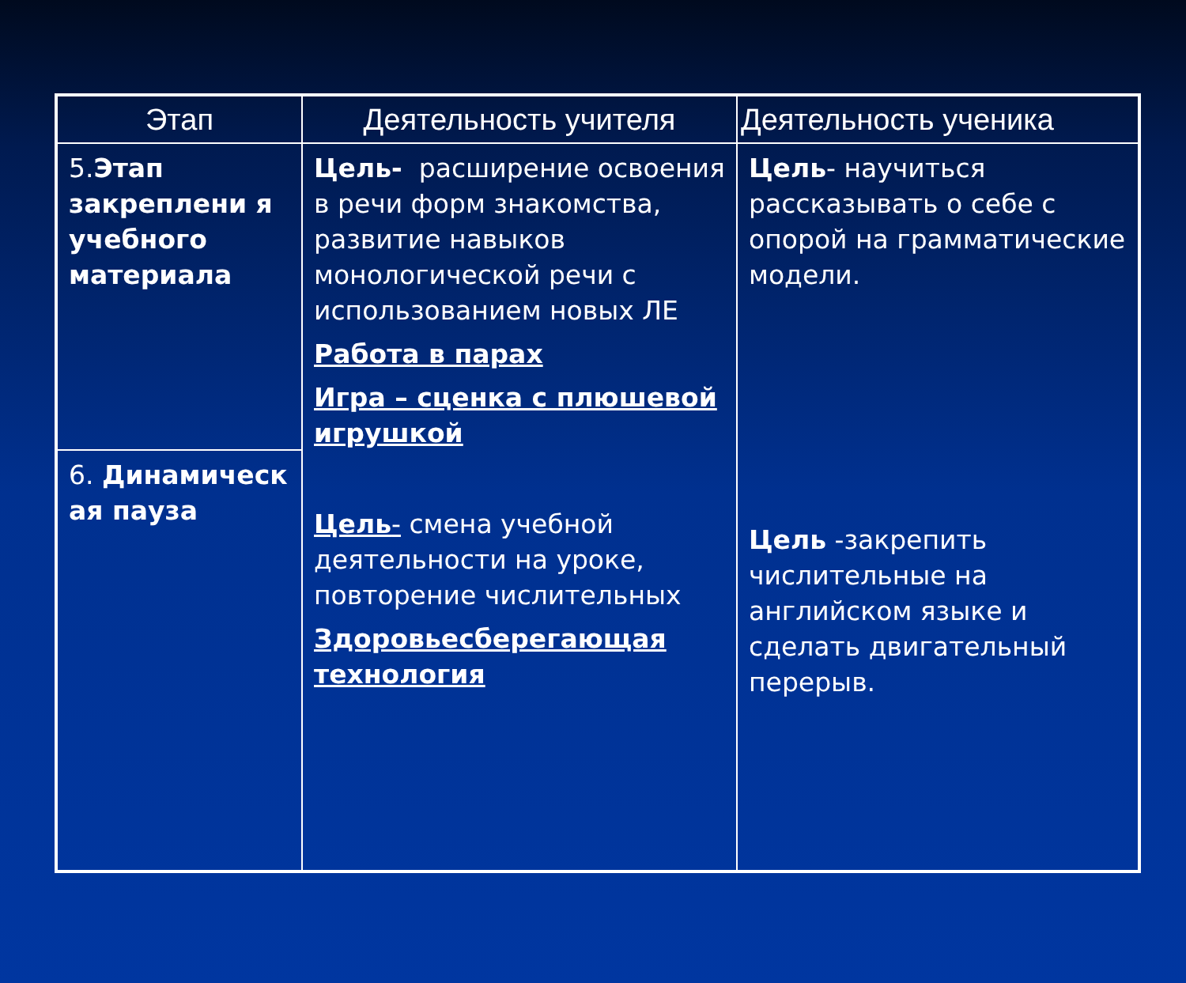| Этап | Деятельность учителя | Деятельность ученика |
| --- | --- | --- |
| 5. Этап закреплени я учебного материала | Цель- расширение освоения в речи форм знакомства, развитие навыков монологической речи с использованием новых ЛЕ Работа в парах Игра – сценка с плюшевой игрушкой Цель - смена учебной деятельности на уроке, повторение числительных Здоровьесберегающая технология | Цель - научиться рассказывать о себе с опорой на грамматические модели. Цель -закрепить числительные на английском языке и сделать двигательный перерыв. |
| 6. Динамическ ая пауза | | |